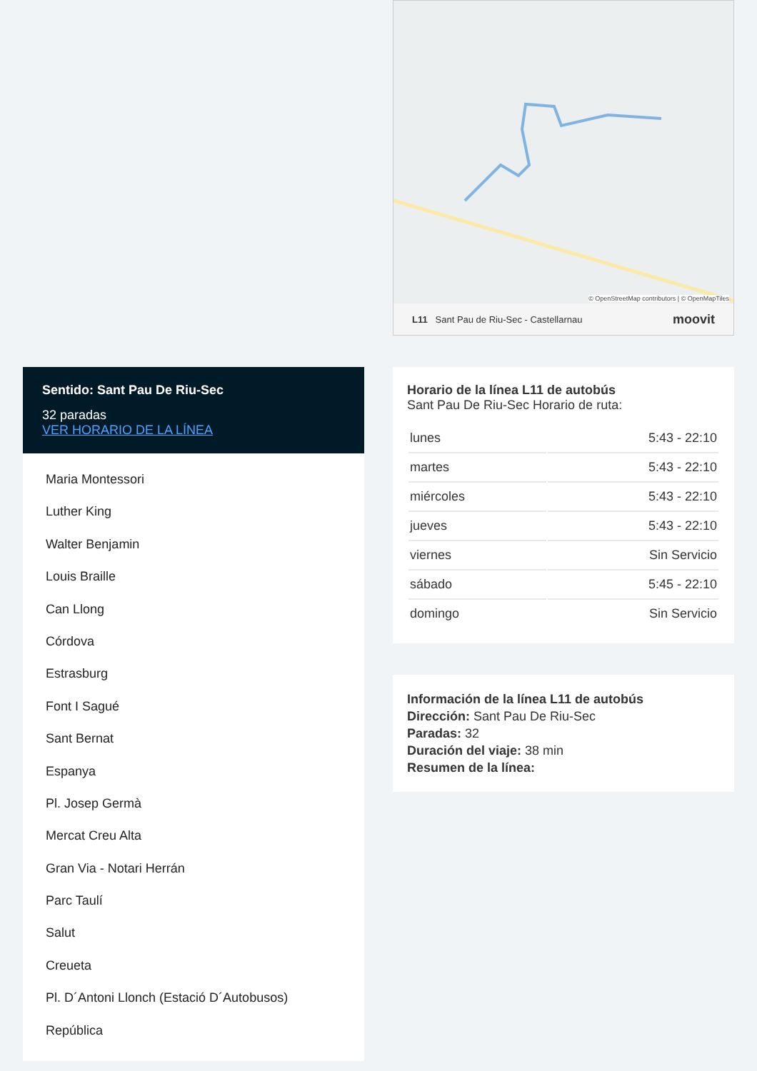Sentido: Sant Pau De Riu-Sec
32 paradas
VER HORARIO DE LA LÍNEA
Maria Montessori
Luther King
Walter Benjamin
Louis Braille
Can Llong
Córdova
Estrasburg
Font I Sagué
Sant Bernat
Espanya
Pl. Josep Germà
Mercat Creu Alta
Gran Via - Notari Herrán
Parc Taulí
Salut
Creueta
Pl. D´Antoni Llonch (Estació D´Autobusos)
República
© OpenStreetMap contributors | © OpenMapTiles
L11 Sant Pau de Riu-Sec - Castellarnau moovit
Horario de la línea L11 de autobús
Sant Pau De Riu-Sec Horario de ruta:
| lunes | 5:43 - 22:10 |
| martes | 5:43 - 22:10 |
| miércoles | 5:43 - 22:10 |
| jueves | 5:43 - 22:10 |
| viernes | Sin Servicio |
| sábado | 5:45 - 22:10 |
| domingo | Sin Servicio |
Información de la línea L11 de autobús
Dirección: Sant Pau De Riu-Sec
Paradas: 32
Duración del viaje: 38 min
Resumen de la línea: